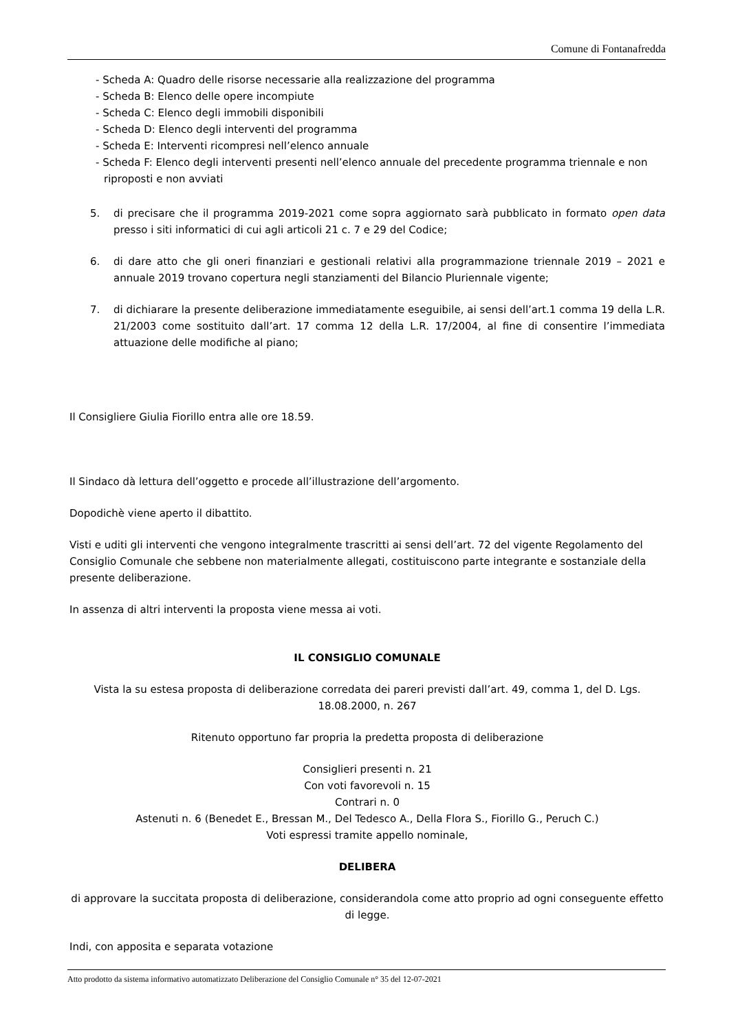Comune di Fontanafredda
- Scheda A: Quadro delle risorse necessarie alla realizzazione del programma
- Scheda B: Elenco delle opere incompiute
- Scheda C: Elenco degli immobili disponibili
- Scheda D: Elenco degli interventi del programma
- Scheda E: Interventi ricompresi nell’elenco annuale
- Scheda F: Elenco degli interventi presenti nell’elenco annuale del precedente programma triennale e non riproposti e non avviati
5. di precisare che il programma 2019-2021 come sopra aggiornato sarà pubblicato in formato open data presso i siti informatici di cui agli articoli 21 c. 7 e 29 del Codice;
6. di dare atto che gli oneri finanziari e gestionali relativi alla programmazione triennale 2019 – 2021 e annuale 2019 trovano copertura negli stanziamenti del Bilancio Pluriennale vigente;
7. di dichiarare la presente deliberazione immediatamente eseguibile, ai sensi dell’art.1 comma 19 della L.R. 21/2003 come sostituito dall’art. 17 comma 12 della L.R. 17/2004, al fine di consentire l’immediata attuazione delle modifiche al piano;
Il Consigliere Giulia Fiorillo entra alle ore 18.59.
Il Sindaco dà lettura dell’oggetto e procede all’illustrazione dell’argomento.
Dopodichè viene aperto il dibattito.
Visti e uditi gli interventi che vengono integralmente trascritti ai sensi dell’art. 72 del vigente Regolamento del Consiglio Comunale che sebbene non materialmente allegati, costituiscono parte integrante e sostanziale della presente deliberazione.
In assenza di altri interventi la proposta viene messa ai voti.
IL CONSIGLIO COMUNALE
Vista la su estesa proposta di deliberazione corredata dei pareri previsti dall’art. 49, comma 1, del D. Lgs. 18.08.2000, n. 267
Ritenuto opportuno far propria la predetta proposta di deliberazione
Consiglieri presenti n. 21
Con voti favorevoli n. 15
Contrari n. 0
Astenuti n. 6 (Benedet E., Bressan M., Del Tedesco A., Della Flora S., Fiorillo G., Peruch C.)
Voti espressi tramite appello nominale,
DELIBERA
di approvare la succitata proposta di deliberazione, considerandola come atto proprio ad ogni conseguente effetto di legge.
Indi, con apposita e separata votazione
Atto prodotto da sistema informativo automatizzato Deliberazione del Consiglio Comunale n° 35 del 12-07-2021